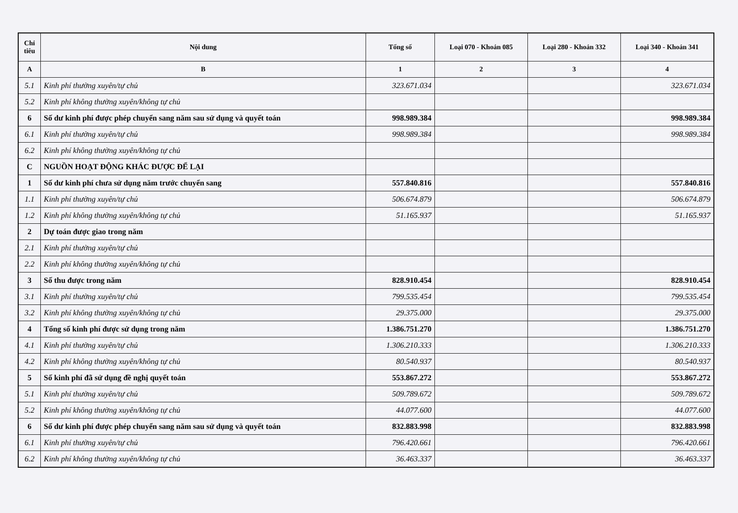| Chỉ tiêu | Nội dung | Tổng số | Loại 070 - Khoản 085 | Loại 280 - Khoản 332 | Loại 340 - Khoản 341 |
| --- | --- | --- | --- | --- | --- |
| A | B | 1 | 2 | 3 | 4 |
| 5.1 | Kinh phí thường xuyên/tự chủ | 323.671.034 | | | 323.671.034 |
| 5.2 | Kinh phí không thường xuyên/không tự chủ | | | | |
| 6 | Số dư kinh phí được phép chuyển sang năm sau sử dụng và quyết toán | 998.989.384 | | | 998.989.384 |
| 6.1 | Kinh phí thường xuyên/tự chủ | 998.989.384 | | | 998.989.384 |
| 6.2 | Kinh phí không thường xuyên/không tự chủ | | | | |
| C | NGUỒN HOẠT ĐỘNG KHÁC ĐƯỢC ĐỂ LẠI | | | | |
| 1 | Số dư kinh phí chưa sử dụng năm trước chuyển sang | 557.840.816 | | | 557.840.816 |
| 1.1 | Kinh phí thường xuyên/tự chủ | 506.674.879 | | | 506.674.879 |
| 1.2 | Kinh phí không thường xuyên/không tự chủ | 51.165.937 | | | 51.165.937 |
| 2 | Dự toán được giao trong năm | | | | |
| 2.1 | Kinh phí thường xuyên/tự chủ | | | | |
| 2.2 | Kinh phí không thường xuyên/không tự chủ | | | | |
| 3 | Số thu được trong năm | 828.910.454 | | | 828.910.454 |
| 3.1 | Kinh phí thường xuyên/tự chủ | 799.535.454 | | | 799.535.454 |
| 3.2 | Kinh phí không thường xuyên/không tự chủ | 29.375.000 | | | 29.375.000 |
| 4 | Tổng số kinh phí được sử dụng trong năm | 1.386.751.270 | | | 1.386.751.270 |
| 4.1 | Kinh phí thường xuyên/tự chủ | 1.306.210.333 | | | 1.306.210.333 |
| 4.2 | Kinh phí không thường xuyên/không tự chủ | 80.540.937 | | | 80.540.937 |
| 5 | Số kinh phí đã sử dụng đề nghị quyết toán | 553.867.272 | | | 553.867.272 |
| 5.1 | Kinh phí thường xuyên/tự chủ | 509.789.672 | | | 509.789.672 |
| 5.2 | Kinh phí không thường xuyên/không tự chủ | 44.077.600 | | | 44.077.600 |
| 6 | Số dư kinh phí được phép chuyển sang năm sau sử dụng và quyết toán | 832.883.998 | | | 832.883.998 |
| 6.1 | Kinh phí thường xuyên/tự chủ | 796.420.661 | | | 796.420.661 |
| 6.2 | Kinh phí không thường xuyên/không tự chủ | 36.463.337 | | | 36.463.337 |